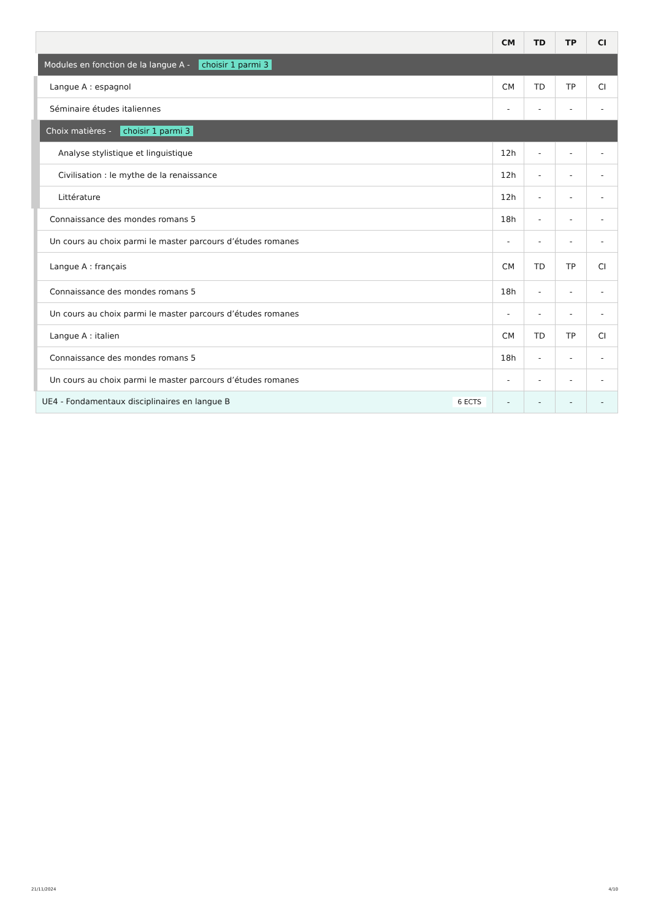| | CM | TD | TP | CI |
| --- | --- | --- | --- | --- |
| Modules en fonction de la langue A - choisir 1 parmi 3 | | | | |
| Langue A : espagnol | CM | TD | TP | CI |
| Séminaire études italiennes | - | - | - | - |
| Choix matières - choisir 1 parmi 3 | | | | |
| Analyse stylistique et linguistique | 12h | - | - | - |
| Civilisation : le mythe de la renaissance | 12h | - | - | - |
| Littérature | 12h | - | - | - |
| Connaissance des mondes romans 5 | 18h | - | - | - |
| Un cours au choix parmi le master parcours d’études romanes | - | - | - | - |
| Langue A : français | CM | TD | TP | CI |
| Connaissance des mondes romans 5 | 18h | - | - | - |
| Un cours au choix parmi le master parcours d’études romanes | - | - | - | - |
| Langue A : italien | CM | TD | TP | CI |
| Connaissance des mondes romans 5 | 18h | - | - | - |
| Un cours au choix parmi le master parcours d’études romanes | - | - | - | - |
| UE4 - Fondamentaux disciplinaires en langue B 6 ECTS | - | - | - | - |
21/11/2024 4/10